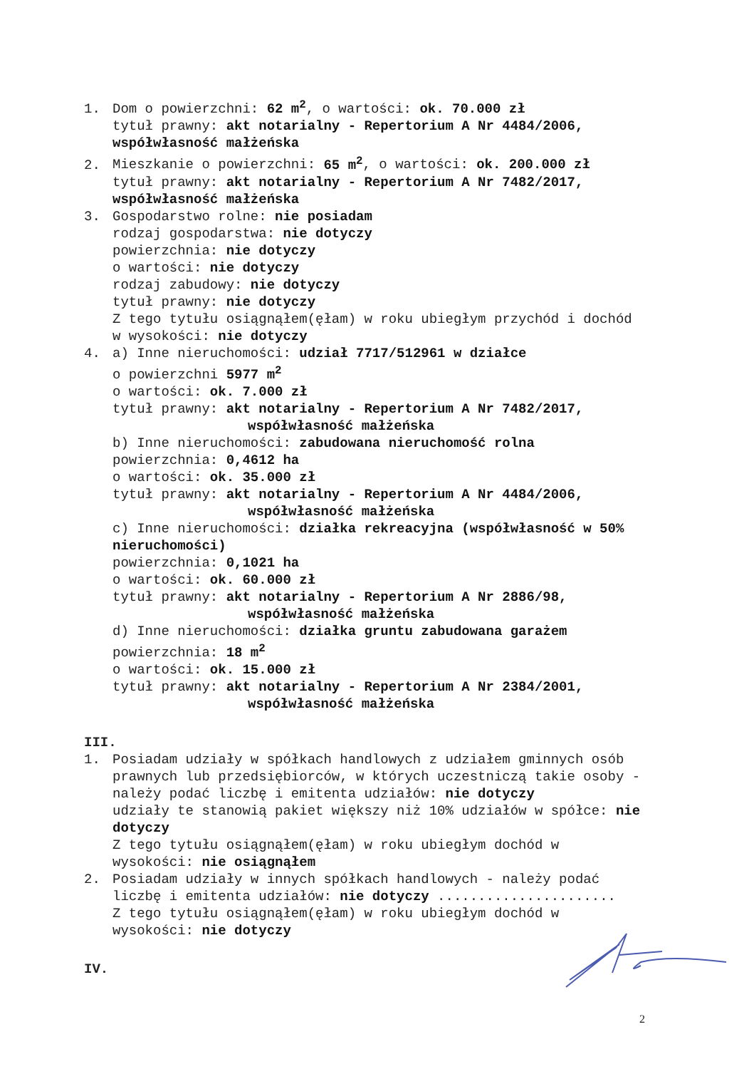1. Dom o powierzchni: 62 m<sup>2</sup>, o wartości: ok. 70.000 zł
tytuł prawny: akt notarialny - Repertorium A Nr 4484/2006, współwłasność małżeńska
2. Mieszkanie o powierzchni: 65 m<sup>2</sup>, o wartości: ok. 200.000 zł
tytuł prawny: akt notarialny - Repertorium A Nr 7482/2017, współwłasność małżeńska
3. Gospodarstwo rolne: nie posiadam
rodzaj gospodarstwa: nie dotyczy
powierzchnia: nie dotyczy
o wartości: nie dotyczy
rodzaj zabudowy: nie dotyczy
tytuł prawny: nie dotyczy
Z tego tytułu osiągnąłem(ęłam) w roku ubiegłym przychód i dochód w wysokości: nie dotyczy
4. a) Inne nieruchomości: udział 7717/512961 w działce
o powierzchni 5977 m<sup>2</sup>
o wartości: ok. 7.000 zł
tytuł prawny: akt notarialny - Repertorium A Nr 7482/2017,
współwłasność małżeńska
b) Inne nieruchomości: zabudowana nieruchomość rolna
powierzchnia: 0,4612 ha
o wartości: ok. 35.000 zł
tytuł prawny: akt notarialny - Repertorium A Nr 4484/2006,
współwłasność małżeńska
c) Inne nieruchomości: działka rekreacyjna (współwłasność w 50% nieruchomości)
powierzchnia: 0,1021 ha
o wartości: ok. 60.000 zł
tytuł prawny: akt notarialny - Repertorium A Nr 2886/98,
współwłasność małżeńska
d) Inne nieruchomości: działka gruntu zabudowana garażem
powierzchnia: 18 m<sup>2</sup>
o wartości: ok. 15.000 zł
tytuł prawny: akt notarialny - Repertorium A Nr 2384/2001,
współwłasność małżeńska
III.
1. Posiadam udziały w spółkach handlowych z udziałem gminnych osób prawnych lub przedsiębiorców, w których uczestniczą takie osoby - należy podać liczbę i emitenta udziałów: nie dotyczy
udziały te stanowią pakiet większy niż 10% udziałów w spółce: nie dotyczy
Z tego tytułu osiągnąłem(ęłam) w roku ubiegłym dochód w wysokości: nie osiągnąłem
2. Posiadam udziały w innych spółkach handlowych - należy podać liczbę i emitenta udziałów: nie dotyczy ......................
Z tego tytułu osiągnąłem(ęłam) w roku ubiegłym dochód w wysokości: nie dotyczy
IV.
2